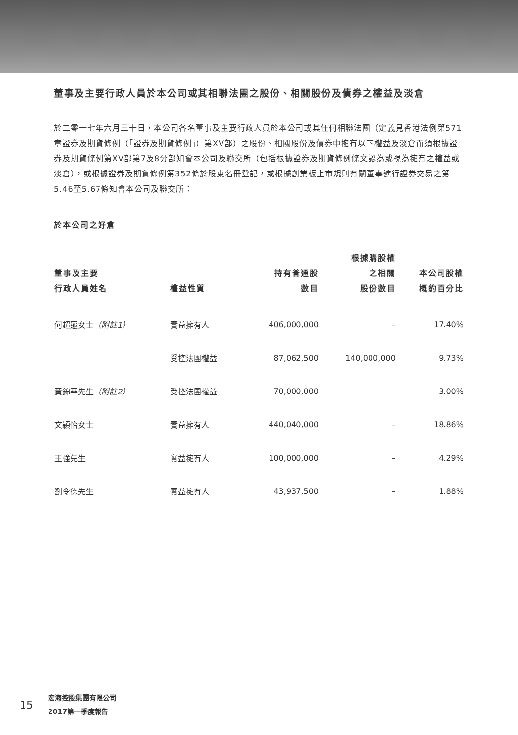董事及主要行政人員於本公司或其相聯法團之股份、相關股份及債券之權益及淡倉
於二零一七年六月三十日，本公司各名董事及主要行政人員於本公司或其任何相聯法團（定義見香港法例第571章證券及期貨條例（「證券及期貨條例」）第XV部）之股份、相關股份及債券中擁有以下權益及淡倉而須根據證券及期貨條例第XV部第7及8分部知會本公司及聯交所（包括根據證券及期貨條例條文認為或視為擁有之權益或淡倉），或根據證券及期貨條例第352條於股東名冊登記，或根據創業板上市規則有關董事進行證券交易之第5.46至5.67條知會本公司及聯交所：
於本公司之好倉
| 董事及主要 行政人員姓名 | 權益性質 | 持有普通股 數目 | 根據購股權 之相關 股份數目 | 本公司股權 概約百分比 |
| --- | --- | --- | --- | --- |
| 何超蕸女士 （附註1） | 實益擁有人 | 406,000,000 | – | 17.40% |
| | 受控法團權益 | 87,062,500 | 140,000,000 | 9.73% |
| 黃錦華先生 （附註2） | 受控法團權益 | 70,000,000 | – | 3.00% |
| 文穎怡女士 | 實益擁有人 | 440,040,000 | – | 18.86% |
| 王強先生 | 實益擁有人 | 100,000,000 | – | 4.29% |
| 劉令德先生 | 實益擁有人 | 43,937,500 | – | 1.88% |
15
宏海控股集團有限公司
2017第一季度報告